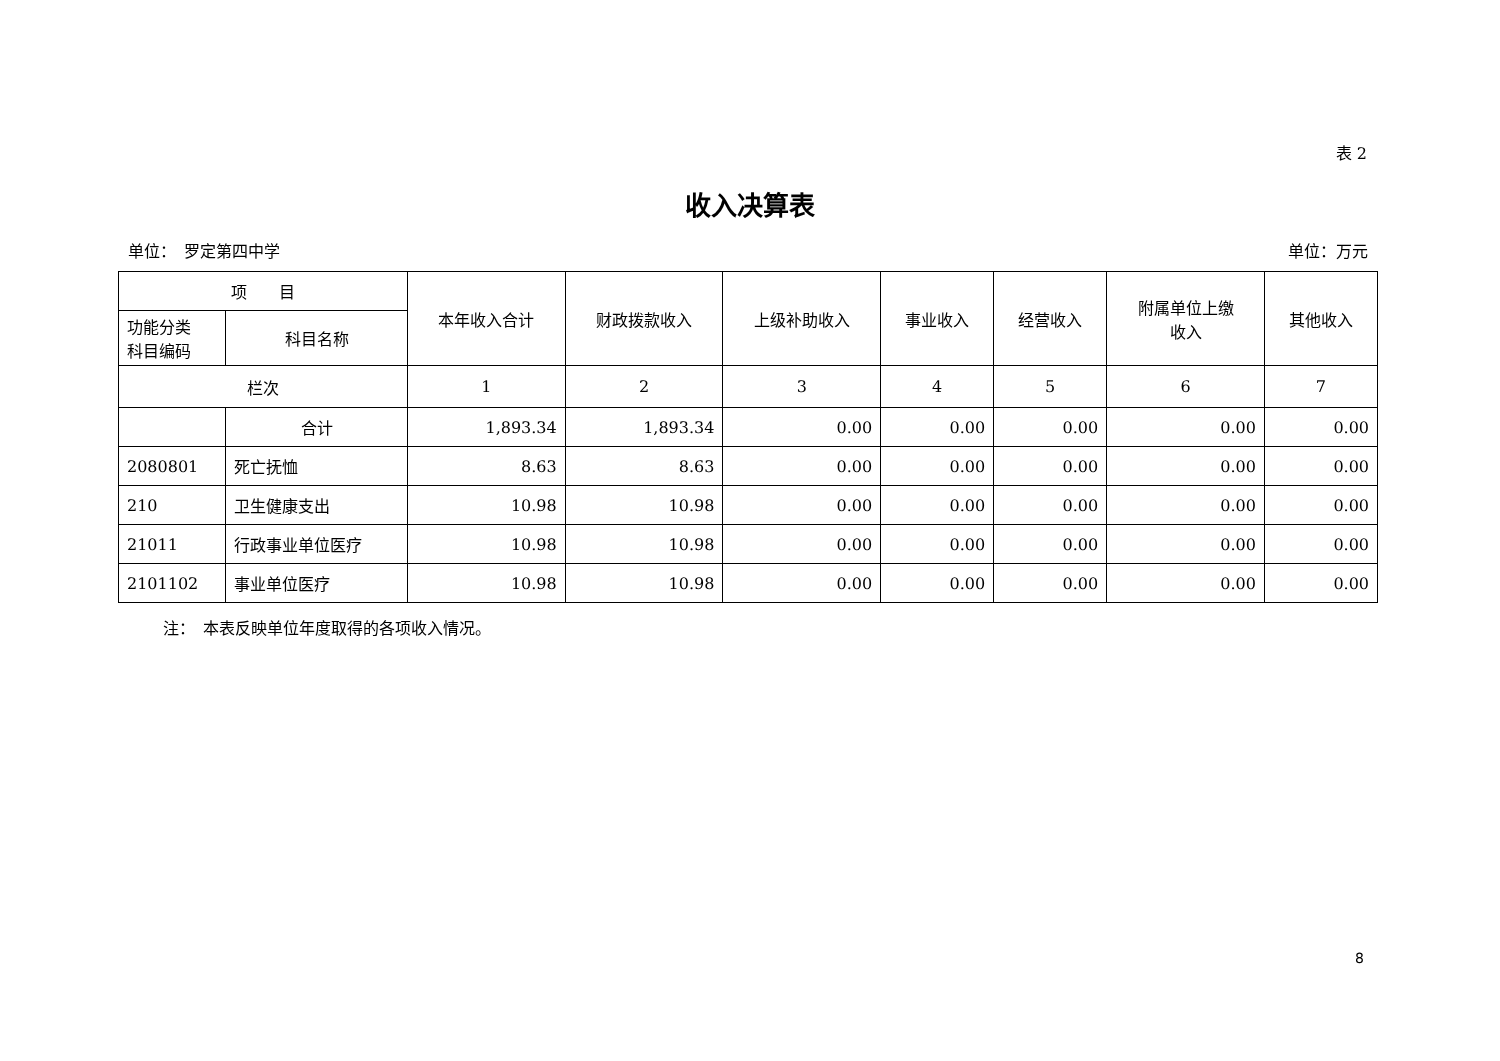表 2
收入决算表
单位：　罗定第四中学 单位：万元
| 项 目 | | 本年收入合计 | 财政拨款收入 | 上级补助收入 | 事业收入 | 经营收入 | 附属单位上缴 收入 | 其他收入 |
| --- | --- | --- | --- | --- | --- | --- | --- | --- |
| 功能分类 科目编码 | 科目名称 | | | | | | | |
| 栏次 | | 1 | 2 | 3 | 4 | 5 | 6 | 7 |
| | 合计 | 1,893.34 | 1,893.34 | 0.00 | 0.00 | 0.00 | 0.00 | 0.00 |
| 2080801 | 死亡抚恤 | 8.63 | 8.63 | 0.00 | 0.00 | 0.00 | 0.00 | 0.00 |
| 210 | 卫生健康支出 | 10.98 | 10.98 | 0.00 | 0.00 | 0.00 | 0.00 | 0.00 |
| 21011 | 行政事业单位医疗 | 10.98 | 10.98 | 0.00 | 0.00 | 0.00 | 0.00 | 0.00 |
| 2101102 | 事业单位医疗 | 10.98 | 10.98 | 0.00 | 0.00 | 0.00 | 0.00 | 0.00 |
注：　本表反映单位年度取得的各项收入情况。
8